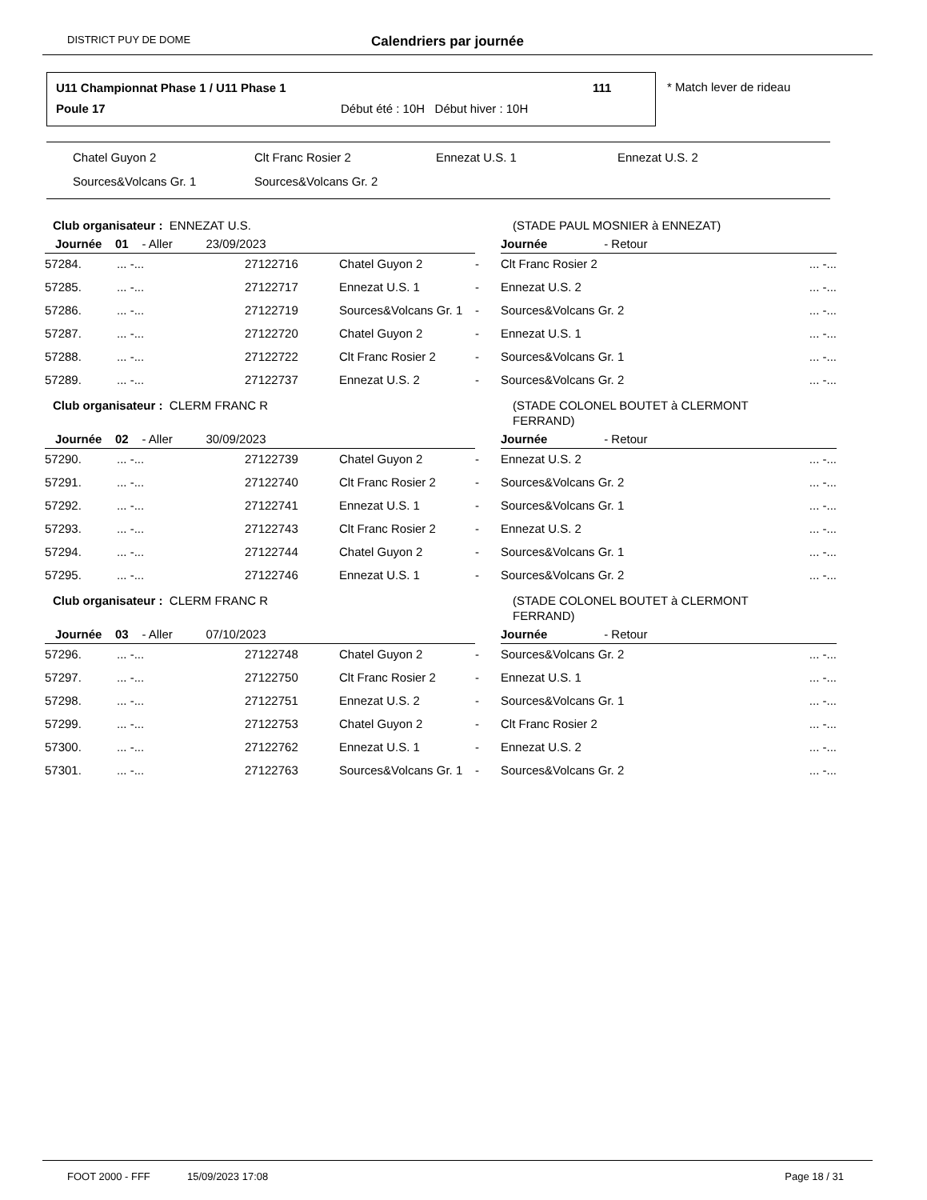DISTRICT PUY DE DOME
Calendriers par journée
U11 Championnat Phase 1 / U11 Phase 1
111
Poule 17
Début été : 10H Début hiver : 10H
* Match lever de rideau
Chatel Guyon 2 Clt Franc Rosier 2 Ennezat U.S. 1 Ennezat U.S. 2
Sources&Volcans Gr. 1 Sources&Volcans Gr. 2
| Club organisateur : ENNEZAT U.S. | | | | | (STADE PAUL MOSNIER à ENNEZAT) | |
| Journée 01 - Aller 23/09/2023 | | | | | Journée - Retour | |
| 57284. | ... -... | 27122716 | Chatel Guyon 2 | - | Clt Franc Rosier 2 | ... -... |
| 57285. | ... -... | 27122717 | Ennezat U.S. 1 | - | Ennezat U.S. 2 | ... -... |
| 57286. | ... -... | 27122719 | Sources&Volcans Gr. 1 | - | Sources&Volcans Gr. 2 | ... -... |
| 57287. | ... -... | 27122720 | Chatel Guyon 2 | - | Ennezat U.S. 1 | ... -... |
| 57288. | ... -... | 27122722 | Clt Franc Rosier 2 | - | Sources&Volcans Gr. 1 | ... -... |
| 57289. | ... -... | 27122737 | Ennezat U.S. 2 | - | Sources&Volcans Gr. 2 | ... -... |
| Club organisateur : CLERM FRANC R | | | | | (STADE COLONEL BOUTET à CLERMONT FERRAND) | |
| Journée 02 - Aller 30/09/2023 | | | | | Journée - Retour | |
| 57290. | ... -... | 27122739 | Chatel Guyon 2 | - | Ennezat U.S. 2 | ... -... |
| 57291. | ... -... | 27122740 | Clt Franc Rosier 2 | - | Sources&Volcans Gr. 2 | ... -... |
| 57292. | ... -... | 27122741 | Ennezat U.S. 1 | - | Sources&Volcans Gr. 1 | ... -... |
| 57293. | ... -... | 27122743 | Clt Franc Rosier 2 | - | Ennezat U.S. 2 | ... -... |
| 57294. | ... -... | 27122744 | Chatel Guyon 2 | - | Sources&Volcans Gr. 1 | ... -... |
| 57295. | ... -... | 27122746 | Ennezat U.S. 1 | - | Sources&Volcans Gr. 2 | ... -... |
| Club organisateur : CLERM FRANC R | | | | | (STADE COLONEL BOUTET à CLERMONT FERRAND) | |
| Journée 03 - Aller 07/10/2023 | | | | | Journée - Retour | |
| 57296. | ... -... | 27122748 | Chatel Guyon 2 | - | Sources&Volcans Gr. 2 | ... -... |
| 57297. | ... -... | 27122750 | Clt Franc Rosier 2 | - | Ennezat U.S. 1 | ... -... |
| 57298. | ... -... | 27122751 | Ennezat U.S. 2 | - | Sources&Volcans Gr. 1 | ... -... |
| 57299. | ... -... | 27122753 | Chatel Guyon 2 | - | Clt Franc Rosier 2 | ... -... |
| 57300. | ... -... | 27122762 | Ennezat U.S. 1 | - | Ennezat U.S. 2 | ... -... |
| 57301. | ... -... | 27122763 | Sources&Volcans Gr. 1 | - | Sources&Volcans Gr. 2 | ... -... |
FOOT 2000 - FFF 15/09/2023 17:08 Page 18 / 31